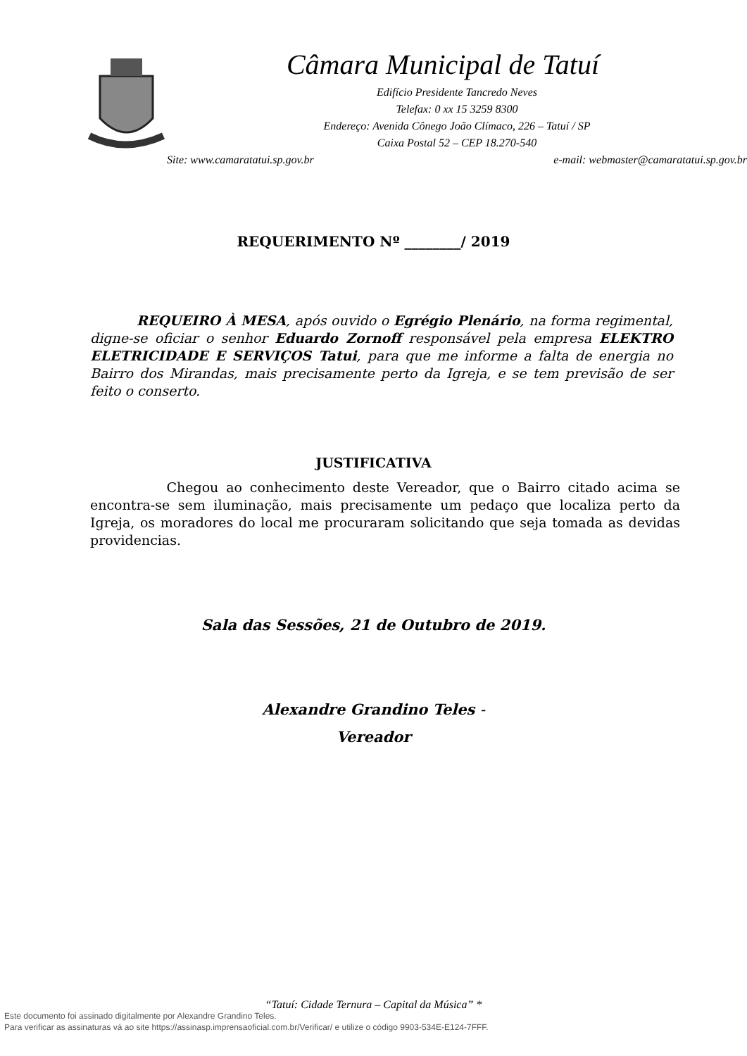Câmara Municipal de Tatuí
Edifício Presidente Tancredo Neves
Telefax: 0 xx 15 3259 8300
Endereço: Avenida Cônego João Clímaco, 226 – Tatuí / SP
Caixa Postal 52 – CEP 18.270-540
Site: www.camaratatui.sp.gov.br e-mail: webmaster@camaratatui.sp.gov.br
REQUERIMENTO Nº ________/ 2019
REQUEIRO À MESA, após ouvido o Egrégio Plenário, na forma regimental, digne-se oficiar o senhor Eduardo Zornoff responsável pela empresa ELEKTRO ELETRICIDADE E SERVIÇOS Tatui, para que me informe a falta de energia no Bairro dos Mirandas, mais precisamente perto da Igreja, e se tem previsão de ser feito o conserto.
JUSTIFICATIVA
Chegou ao conhecimento deste Vereador, que o Bairro citado acima se encontra-se sem iluminação, mais precisamente um pedaço que localiza perto da Igreja, os moradores do local me procuraram solicitando que seja tomada as devidas providencias.
Sala das Sessões, 21 de Outubro de 2019.
Alexandre Grandino Teles -
Vereador
“Tatuí: Cidade Ternura – Capital da Música” *
Este documento foi assinado digitalmente por Alexandre Grandino Teles.
Para verificar as assinaturas vá ao site https://assinasp.imprensaoficial.com.br/Verificar/ e utilize o código 9903-534E-E124-7FFF.